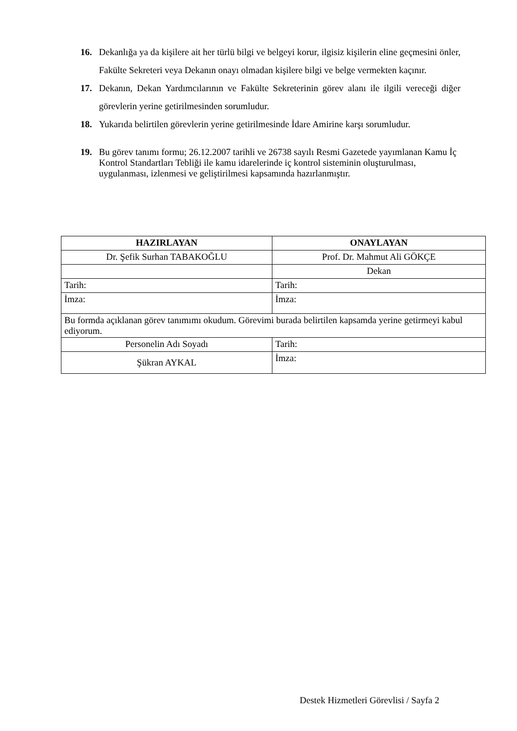16. Dekanlığa ya da kişilere ait her türlü bilgi ve belgeyi korur, ilgisiz kişilerin eline geçmesini önler, Fakülte Sekreteri veya Dekanın onayı olmadan kişilere bilgi ve belge vermekten kaçınır.
17. Dekanın, Dekan Yardımcılarının ve Fakülte Sekreterinin görev alanı ile ilgili vereceği diğer görevlerin yerine getirilmesinden sorumludur.
18. Yukarıda belirtilen görevlerin yerine getirilmesinde İdare Amirine karşı sorumludur.
19. Bu görev tanımı formu; 26.12.2007 tarihli ve 26738 sayılı Resmi Gazetede yayımlanan Kamu İç Kontrol Standartları Tebliği ile kamu idarelerinde iç kontrol sisteminin oluşturulması, uygulanması, izlenmesi ve geliştirilmesi kapsamında hazırlanmıştır.
| HAZIRLAYAN | ONAYLAYAN |
| --- | --- |
| Dr. Şefik Surhan TABAKOĞLU | Prof. Dr. Mahmut Ali GÖKÇE |
| | Dekan |
| Tarih: | Tarih: |
| İmza: | İmza: |
| Bu formda açıklanan görev tanımımı okudum. Görevimi burada belirtilen kapsamda yerine getirmeyi kabul ediyorum. | |
| Personelin Adı Soyadı | Tarih: |
| Şükran AYKAL | İmza: |
Destek Hizmetleri Görevlisi / Sayfa 2